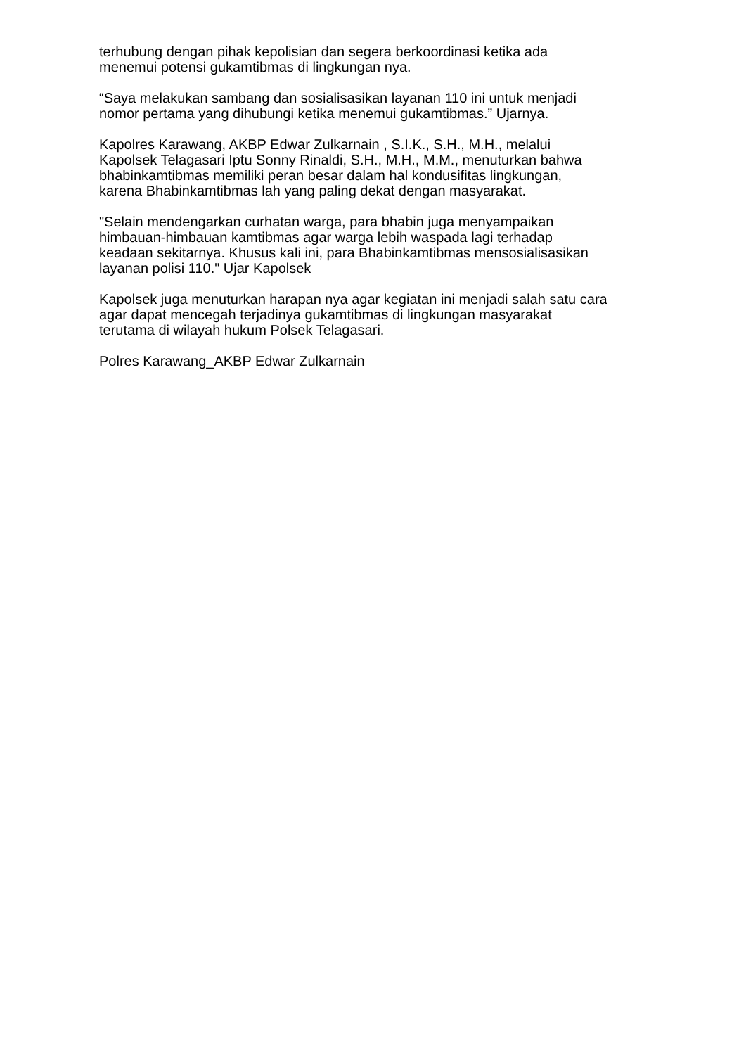terhubung dengan pihak kepolisian dan segera berkoordinasi ketika ada
menemui potensi gukamtibmas di lingkungan nya.
“Saya melakukan sambang dan sosialisasikan layanan 110 ini untuk menjadi
nomor pertama yang dihubungi ketika menemui gukamtibmas.” Ujarnya.
Kapolres Karawang, AKBP Edwar Zulkarnain , S.I.K., S.H., M.H., melalui
Kapolsek Telagasari Iptu Sonny Rinaldi, S.H., M.H., M.M., menuturkan bahwa
bhabinkamtibmas memiliki peran besar dalam hal kondusifitas lingkungan,
karena Bhabinkamtibmas lah yang paling dekat dengan masyarakat.
"Selain mendengarkan curhatan warga, para bhabin juga menyampaikan
himbauan-himbauan kamtibmas agar warga lebih waspada lagi terhadap
keadaan sekitarnya. Khusus kali ini, para Bhabinkamtibmas mensosialisasikan
layanan polisi 110." Ujar Kapolsek
Kapolsek juga menuturkan harapan nya agar kegiatan ini menjadi salah satu cara
agar dapat mencegah terjadinya gukamtibmas di lingkungan masyarakat
terutama di wilayah hukum Polsek Telagasari.
Polres Karawang_AKBP Edwar Zulkarnain